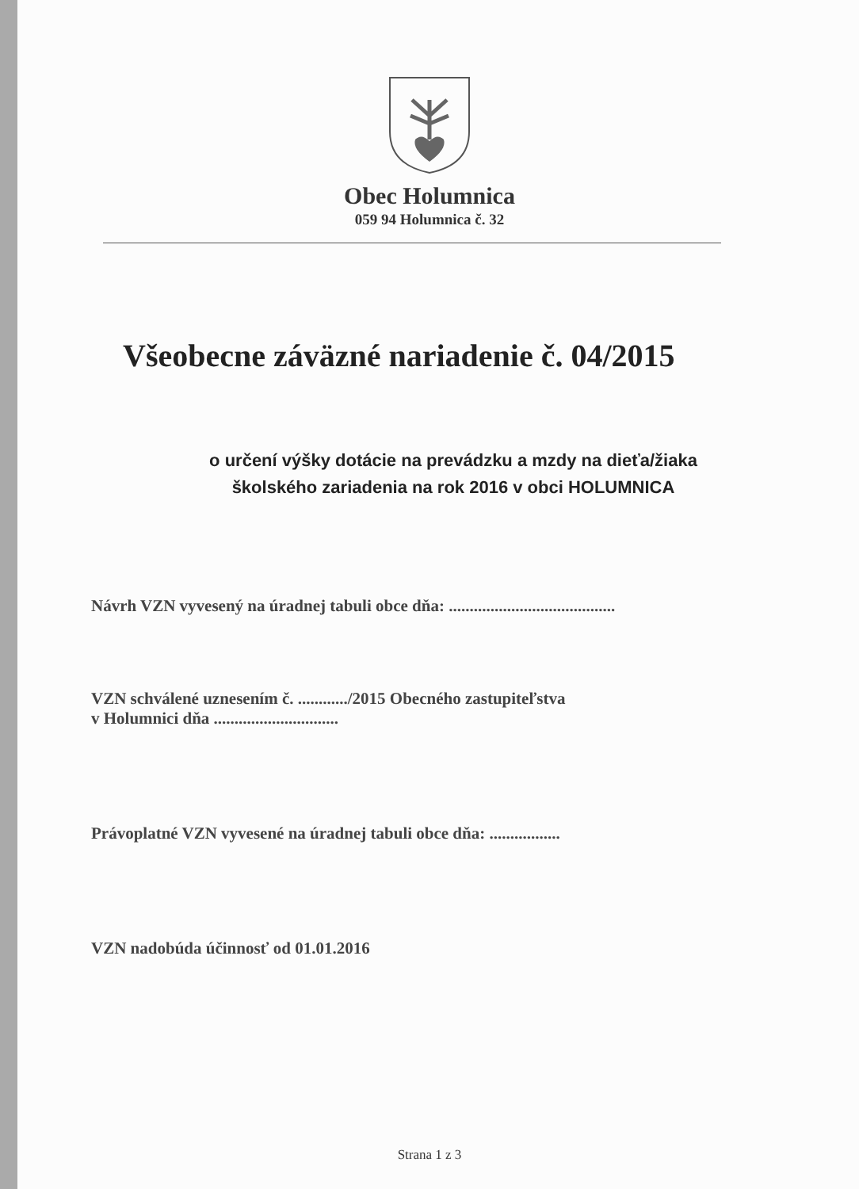Obec Holumnica
059 94 Holumnica č. 32
Všeobecne záväzné nariadenie č. 04/2015
o určení výšky dotácie na prevádzku a mzdy na dieťa/žiaka
školského zariadenia na rok 2016 v obci HOLUMNICA
Návrh VZN vyvesený na úradnej tabuli obce dňa: ........................................
VZN schválené uznesením č. ............/2015 Obecného zastupiteľstva
v Holumnici dňa ..............................
Právoplatné VZN vyvesené na úradnej tabuli obce dňa: .................
VZN nadobúda účinnosť od 01.01.2016
Strana 1 z 3